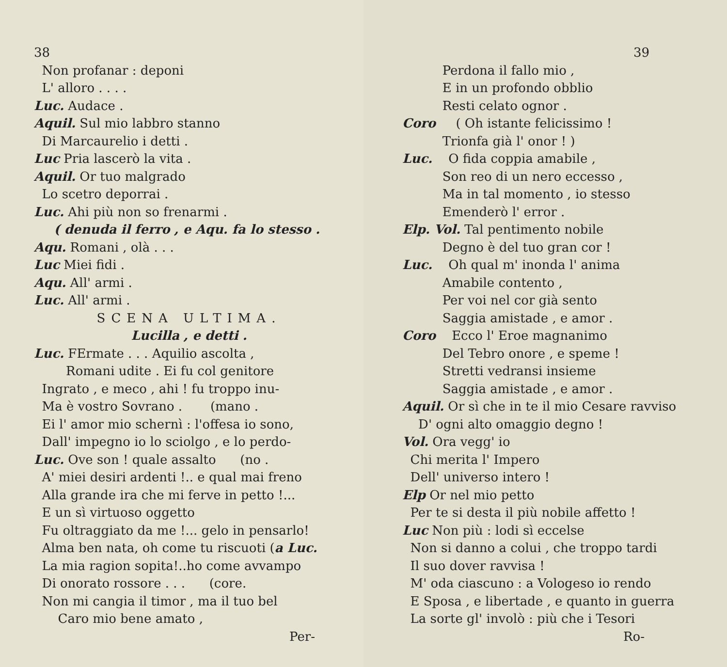38
Non profanar : deponi
L' alloro . . . .
Luc. Audace .
Aquil. Sul mio labbro stanno
Di Marcaurelio i detti .
Luc Pria lascerò la vita .
Aquil. Or tuo malgrado
Lo scetro deporrai .
Luc. Ahi più non so frenarmi .
( denuda il ferro , e Aqu. fa lo stesso .
Aqu. Romani , olà . . .
Luc Miei fidi .
Aqu. All' armi .
Luc. All' armi .
SCENA ULTIMA.
Lucilla , e detti .
Luc. FErmate . . . Aquilio ascolta ,
Romani udite . Ei fu col genitore
Ingrato , e meco , ahi ! fu troppo inu-
Ma è vostro Sovrano . (mano .
Ei l' amor mio schernì : l'offesa io sono,
Dall' impegno io lo sciolgo , e lo perdo-
Luc. Ove son ! quale assalto (no .
A' miei desiri ardenti !.. e qual mai freno
Alla grande ira che mi ferve in petto !...
E un sì virtuoso oggetto
Fu oltraggiato da me !... gelo in pensarlo!
Alma ben nata, oh come tu riscuoti (a Luc.
La mia ragion sopita!..ho come avvampo
Di onorato rossore . . . (core.
Non mi cangia il timor , ma il tuo bel
Caro mio bene amato ,
Per-
39
Perdona il fallo mio ,
E in un profondo obblio
Resti celato ognor .
Coro ( Oh istante felicissimo !
Trionfa già l' onor ! )
Luc. O fida coppia amabile ,
Son reo di un nero eccesso ,
Ma in tal momento , io stesso
Emenderò l' error .
Elp. Vol. Tal pentimento nobile
Degno è del tuo gran cor !
Luc. Oh qual m' inonda l' anima
Amabile contento ,
Per voi nel cor già sento
Saggia amistade , e amor .
Coro Ecco l' Eroe magnanimo
Del Tebro onore , e speme !
Stretti vedransi insieme
Saggia amistade , e amor .
Aquil. Or sì che in te il mio Cesare ravviso
D' ogni alto omaggio degno !
Vol. Ora vegg' io
Chi merita l' Impero
Dell' universo intero !
Elp Or nel mio petto
Per te si desta il più nobile affetto !
Luc Non più : lodi sì eccelse
Non si danno a colui , che troppo tardi
Il suo dover ravvisa !
M' oda ciascuno : a Vologeso io rendo
E Sposa , e libertade , e quanto in guerra
La sorte gl' involò : più che i Tesori
Ro-